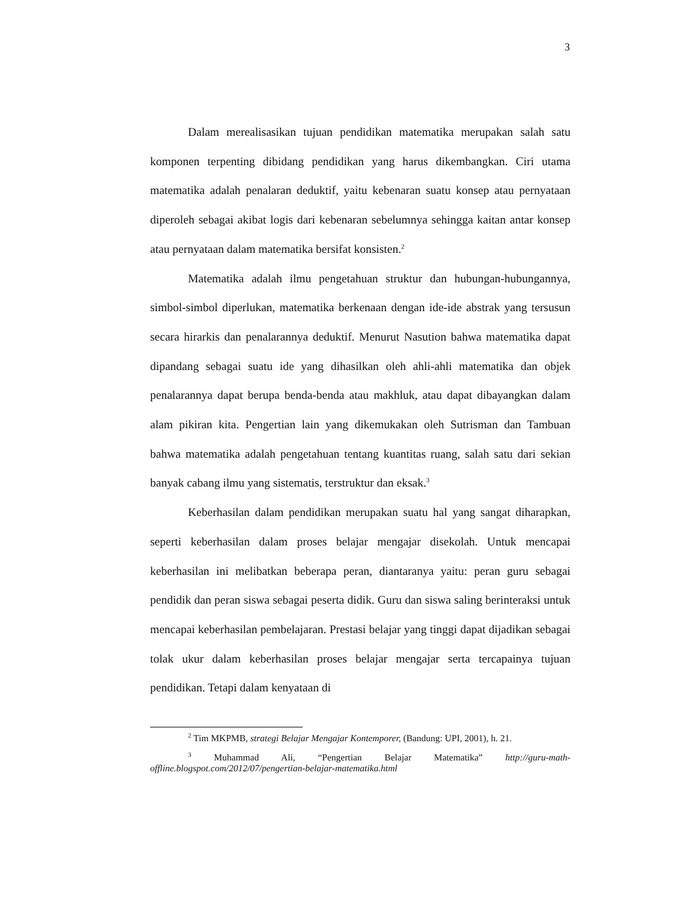3
Dalam merealisasikan tujuan pendidikan matematika merupakan salah satu komponen terpenting dibidang pendidikan yang harus dikembangkan. Ciri utama matematika adalah penalaran deduktif, yaitu kebenaran suatu konsep atau pernyataan diperoleh sebagai akibat logis dari kebenaran sebelumnya sehingga kaitan antar konsep atau pernyataan dalam matematika bersifat konsisten.<sup>2</sup>
Matematika adalah ilmu pengetahuan struktur dan hubungan-hubungannya, simbol-simbol diperlukan, matematika berkenaan dengan ide-ide abstrak yang tersusun secara hirarkis dan penalarannya deduktif. Menurut Nasution bahwa matematika dapat dipandang sebagai suatu ide yang dihasilkan oleh ahli-ahli matematika dan objek penalarannya dapat berupa benda-benda atau makhluk, atau dapat dibayangkan dalam alam pikiran kita. Pengertian lain yang dikemukakan oleh Sutrisman dan Tambuan bahwa matematika adalah pengetahuan tentang kuantitas ruang, salah satu dari sekian banyak cabang ilmu yang sistematis, terstruktur dan eksak.<sup>3</sup>
Keberhasilan dalam pendidikan merupakan suatu hal yang sangat diharapkan, seperti keberhasilan dalam proses belajar mengajar disekolah. Untuk mencapai keberhasilan ini melibatkan beberapa peran, diantaranya yaitu: peran guru sebagai pendidik dan peran siswa sebagai peserta didik. Guru dan siswa saling berinteraksi untuk mencapai keberhasilan pembelajaran. Prestasi belajar yang tinggi dapat dijadikan sebagai tolak ukur dalam keberhasilan proses belajar mengajar serta tercapainya tujuan pendidikan. Tetapi dalam kenyataan di
<sup>2</sup> Tim MKPMB, strategi Belajar Mengajar Kontemporer, (Bandung: UPI, 2001), h. 21.
<sup>3</sup> Muhammad Ali, “Pengertian Belajar Matematika” http://guru-math-offline.blogspot.com/2012/07/pengertian-belajar-matematika.html